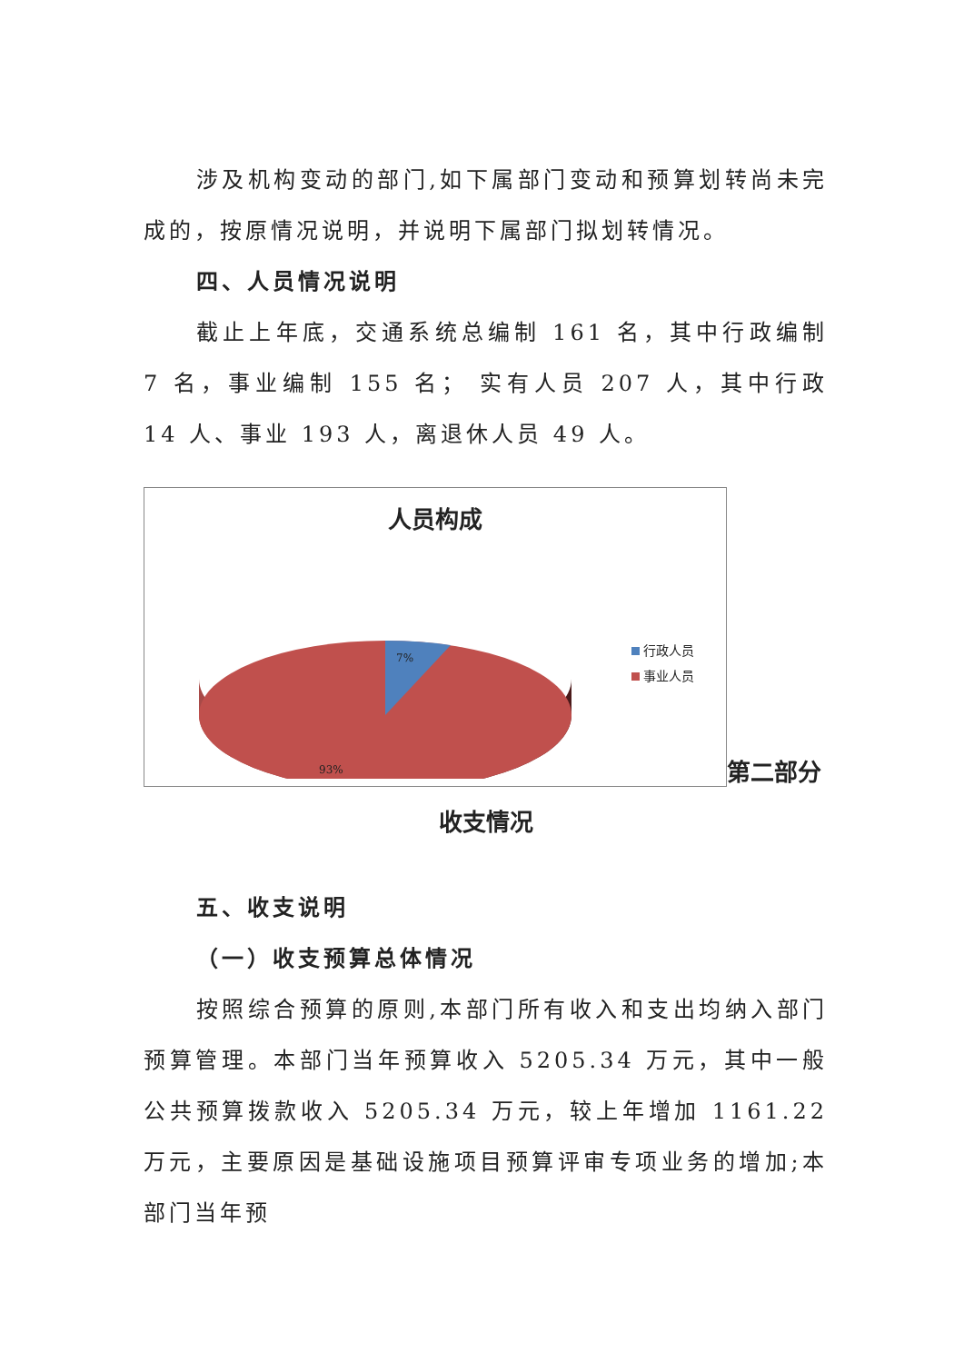涉及机构变动的部门,如下属部门变动和预算划转尚未完成的，按原情况说明，并说明下属部门拟划转情况。
四、人员情况说明
截止上年底，交通系统总编制 161 名，其中行政编制 7 名，事业编制 155 名； 实有人员 207 人，其中行政 14 人、事业 193 人，离退休人员 49 人。
人员构成
7%
93%
行政人员
事业人员
第二部分
收支情况
五、收支说明
（一）收支预算总体情况
按照综合预算的原则,本部门所有收入和支出均纳入部门预算管理。本部门当年预算收入 5205.34 万元，其中一般公共预算拨款收入 5205.34 万元，较上年增加 1161.22 万元，主要原因是基础设施项目预算评审专项业务的增加;本部门当年预